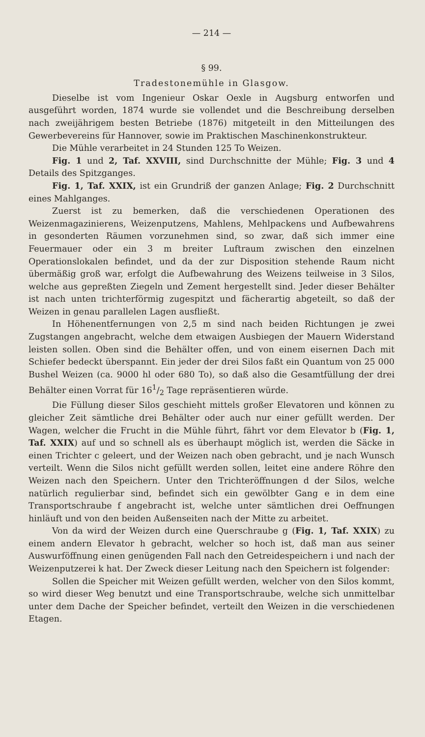— 214 —
§ 99.
Tradestonemühle in Glasgow.
Dieselbe ist vom Ingenieur Oskar Oexle in Augsburg entworfen und ausgeführt worden, 1874 wurde sie vollendet und die Beschreibung derselben nach zweijährigem besten Betriebe (1876) mitgeteilt in den Mitteilungen des Gewerbevereins für Hannover, sowie im Praktischen Maschinenkonstrukteur.
Die Mühle verarbeitet in 24 Stunden 125 To Weizen.
Fig. 1 und 2, Taf. XXVIII, sind Durchschnitte der Mühle; Fig. 3 und 4 Details des Spitzganges.
Fig. 1, Taf. XXIX, ist ein Grundriß der ganzen Anlage; Fig. 2 Durchschnitt eines Mahlganges.
Zuerst ist zu bemerken, daß die verschiedenen Operationen des Weizenmagazinierens, Weizenputzens, Mahlens, Mehlpackens und Aufbewahrens in gesonderten Räumen vorzunehmen sind, so zwar, daß sich immer eine Feuermauer oder ein 3 m breiter Luftraum zwischen den einzelnen Operationslokalen befindet, und da der zur Disposition stehende Raum nicht übermäßig groß war, erfolgt die Aufbewahrung des Weizens teilweise in 3 Silos, welche aus gepreßten Ziegeln und Zement hergestellt sind. Jeder dieser Behälter ist nach unten trichterförmig zugespitzt und fächerartig abgeteilt, so daß der Weizen in genau parallelen Lagen ausfließt.
In Höhenentfernungen von 2,5 m sind nach beiden Richtungen je zwei Zugstangen angebracht, welche dem etwaigen Ausbiegen der Mauern Widerstand leisten sollen. Oben sind die Behälter offen, und von einem eisernen Dach mit Schiefer bedeckt überspannt. Ein jeder der drei Silos faßt ein Quantum von 25 000 Bushel Weizen (ca. 9000 hl oder 680 To), so daß also die Gesamtfüllung der drei Behälter einen Vorrat für 161/2 Tage repräsentieren würde.
Die Füllung dieser Silos geschieht mittels großer Elevatoren und können zu gleicher Zeit sämtliche drei Behälter oder auch nur einer gefüllt werden. Der Wagen, welcher die Frucht in die Mühle führt, fährt vor dem Elevator b (Fig. 1, Taf. XXIX) auf und so schnell als es überhaupt möglich ist, werden die Säcke in einen Trichter c geleert, und der Weizen nach oben gebracht, und je nach Wunsch verteilt. Wenn die Silos nicht gefüllt werden sollen, leitet eine andere Röhre den Weizen nach den Speichern. Unter den Trichteröffnungen d der Silos, welche natürlich regulierbar sind, befindet sich ein gewölbter Gang e in dem eine Transportschraube f angebracht ist, welche unter sämtlichen drei Oeffnungen hinläuft und von den beiden Außenseiten nach der Mitte zu arbeitet.
Von da wird der Weizen durch eine Querschraube g (Fig. 1, Taf. XXIX) zu einem andern Elevator h gebracht, welcher so hoch ist, daß man aus seiner Auswurföffnung einen genügenden Fall nach den Getreidespeichern i und nach der Weizenputzerei k hat. Der Zweck dieser Leitung nach den Speichern ist folgender:
Sollen die Speicher mit Weizen gefüllt werden, welcher von den Silos kommt, so wird dieser Weg benutzt und eine Transportschraube, welche sich unmittelbar unter dem Dache der Speicher befindet, verteilt den Weizen in die verschiedenen Etagen.